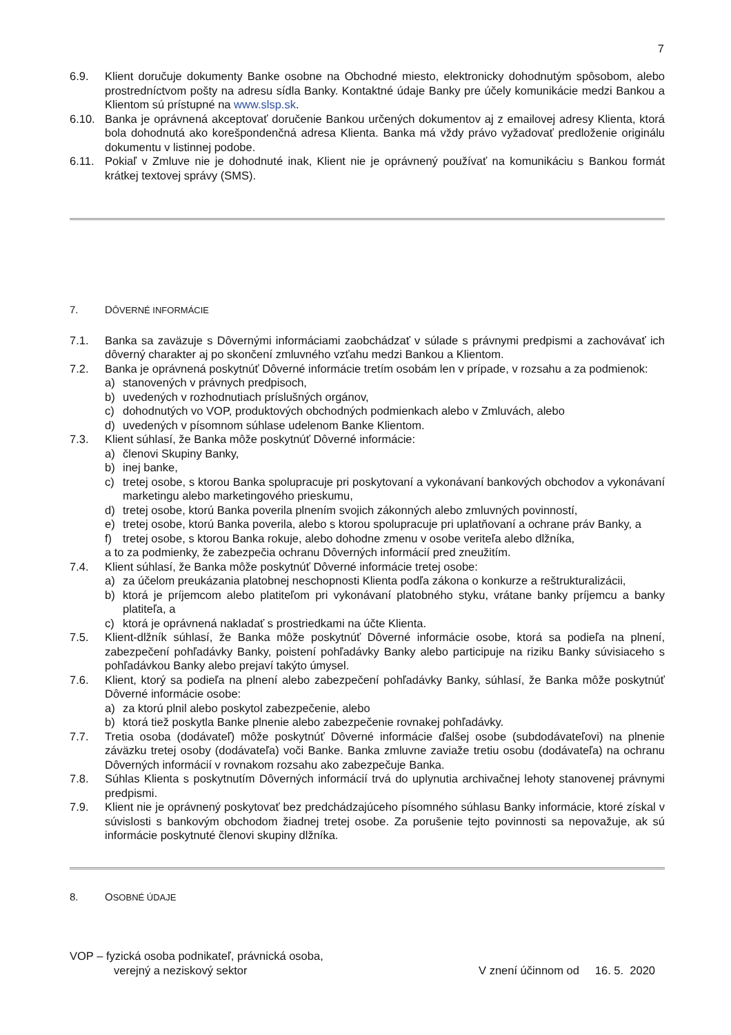7
6.9. Klient doručuje dokumenty Banke osobne na Obchodné miesto, elektronicky dohodnutým spôsobom, alebo prostredníctvom pošty na adresu sídla Banky. Kontaktné údaje Banky pre účely komunikácie medzi Bankou a Klientom sú prístupné na www.slsp.sk.
6.10. Banka je oprávnená akceptovať doručenie Bankou určených dokumentov aj z emailovej adresy Klienta, ktorá bola dohodnutá ako korešpondenčná adresa Klienta. Banka má vždy právo vyžadovať predloženie originálu dokumentu v listinnej podobe.
6.11. Pokiaľ v Zmluve nie je dohodnuté inak, Klient nie je oprávnený používať na komunikáciu s Bankou formát krátkej textovej správy (SMS).
7. DÔVERNÉ INFORMÁCIE
7.1. Banka sa zaväzuje s Dôvernými informáciami zaobchádzať v súlade s právnymi predpismi a zachovávať ich dôverný charakter aj po skončení zmluvného vzťahu medzi Bankou a Klientom.
7.2. Banka je oprávnená poskytnúť Dôverné informácie tretím osobám len v prípade, v rozsahu a za podmienok:
a) stanovených v právnych predpisoch,
b) uvedených v rozhodnutiach príslušných orgánov,
c) dohodnutých vo VOP, produktových obchodných podmienkach alebo v Zmluvách, alebo
d) uvedených v písomnom súhlase udelenom Banke Klientom.
7.3. Klient súhlasí, že Banka môže poskytnúť Dôverné informácie:
a) členovi Skupiny Banky,
b) inej banke,
c) tretej osobe, s ktorou Banka spolupracuje pri poskytovaní a vykonávaní bankových obchodov a vykonávaní marketingu alebo marketingového prieskumu,
d) tretej osobe, ktorú Banka poverila plnením svojich zákonných alebo zmluvných povinností,
e) tretej osobe, ktorú Banka poverila, alebo s ktorou spolupracuje pri uplatňovaní a ochrane práv Banky, a
f) tretej osobe, s ktorou Banka rokuje, alebo dohodne zmenu v osobe veriteľa alebo dlžníka,
a to za podmienky, že zabezpečia ochranu Dôverných informácií pred zneužitím.
7.4. Klient súhlasí, že Banka môže poskytnúť Dôverné informácie tretej osobe:
a) za účelom preukázania platobnej neschopnosti Klienta podľa zákona o konkurze a reštrukturalizácii,
b) ktorá je príjemcom alebo platiteľom pri vykonávaní platobného styku, vrátane banky príjemcu a banky platiteľa, a
c) ktorá je oprávnená nakladať s prostriedkami na účte Klienta.
7.5. Klient-dlžník súhlasí, že Banka môže poskytnúť Dôverné informácie osobe, ktorá sa podieľa na plnení, zabezpečení pohľadávky Banky, poistení pohľadávky Banky alebo participuje na riziku Banky súvisiaceho s pohľadávkou Banky alebo prejaví takýto úmysel.
7.6. Klient, ktorý sa podieľa na plnení alebo zabezpečení pohľadávky Banky, súhlasí, že Banka môže poskytnúť Dôverné informácie osobe:
a) za ktorú plnil alebo poskytol zabezpečenie, alebo
b) ktorá tiež poskytla Banke plnenie alebo zabezpečenie rovnakej pohľadávky.
7.7. Tretia osoba (dodávateľ) môže poskytnúť Dôverné informácie ďalšej osobe (subdodávateľovi) na plnenie záväzku tretej osoby (dodávateľa) voči Banke. Banka zmluvne zaviaže tretiu osobu (dodávateľa) na ochranu Dôverných informácií v rovnakom rozsahu ako zabezpečuje Banka.
7.8. Súhlas Klienta s poskytnutím Dôverných informácií trvá do uplynutia archivačnej lehoty stanovenej právnymi predpismi.
7.9. Klient nie je oprávnený poskytovať bez predchádzajúceho písomného súhlasu Banky informácie, ktoré získal v súvislosti s bankovým obchodom žiadnej tretej osobe. Za porušenie tejto povinnosti sa nepovažuje, ak sú informácie poskytnuté členovi skupiny dlžníka.
8. OSOBNÉ ÚDAJE
VOP – fyzická osoba podnikateľ, právnická osoba,
verejný a neziskový sektor
V znení účinnom od 16. 5. 2020